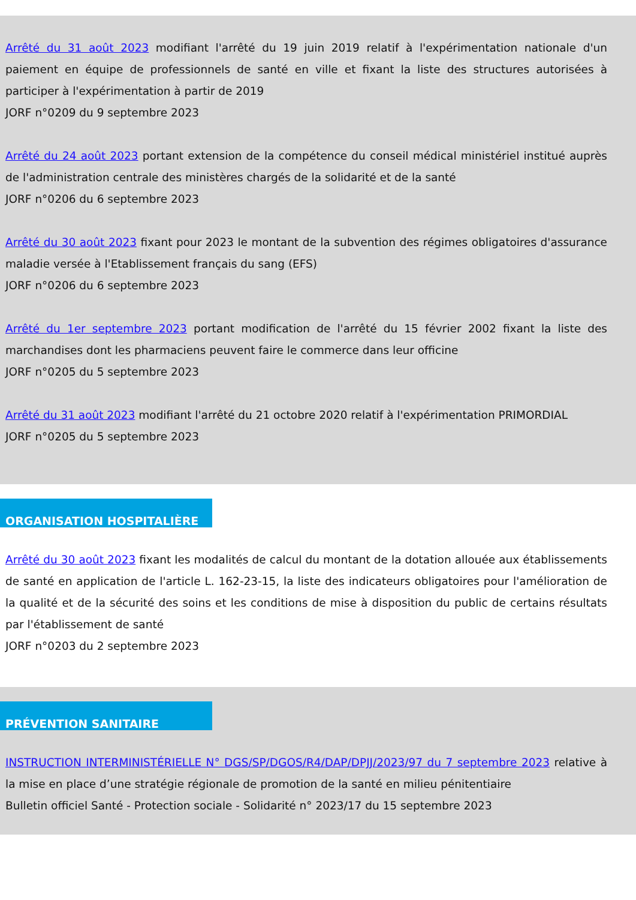Arrêté du 31 août 2023 modifiant l'arrêté du 19 juin 2019 relatif à l'expérimentation nationale d'un paiement en équipe de professionnels de santé en ville et fixant la liste des structures autorisées à participer à l'expérimentation à partir de 2019
JORF n°0209 du 9 septembre 2023
Arrêté du 24 août 2023 portant extension de la compétence du conseil médical ministériel institué auprès de l'administration centrale des ministères chargés de la solidarité et de la santé
JORF n°0206 du 6 septembre 2023
Arrêté du 30 août 2023 fixant pour 2023 le montant de la subvention des régimes obligatoires d'assurance maladie versée à l'Etablissement français du sang (EFS)
JORF n°0206 du 6 septembre 2023
Arrêté du 1er septembre 2023 portant modification de l'arrêté du 15 février 2002 fixant la liste des marchandises dont les pharmaciens peuvent faire le commerce dans leur officine
JORF n°0205 du 5 septembre 2023
Arrêté du 31 août 2023 modifiant l'arrêté du 21 octobre 2020 relatif à l'expérimentation PRIMORDIAL
JORF n°0205 du 5 septembre 2023
ORGANISATION HOSPITALIÈRE
Arrêté du 30 août 2023 fixant les modalités de calcul du montant de la dotation allouée aux établissements de santé en application de l'article L. 162-23-15, la liste des indicateurs obligatoires pour l'amélioration de la qualité et de la sécurité des soins et les conditions de mise à disposition du public de certains résultats par l'établissement de santé
JORF n°0203 du 2 septembre 2023
PRÉVENTION SANITAIRE
INSTRUCTION INTERMINISTÉRIELLE N° DGS/SP/DGOS/R4/DAP/DPJJ/2023/97 du 7 septembre 2023 relative à la mise en place d’une stratégie régionale de promotion de la santé en milieu pénitentiaire
Bulletin officiel Santé - Protection sociale - Solidarité n° 2023/17 du 15 septembre 2023